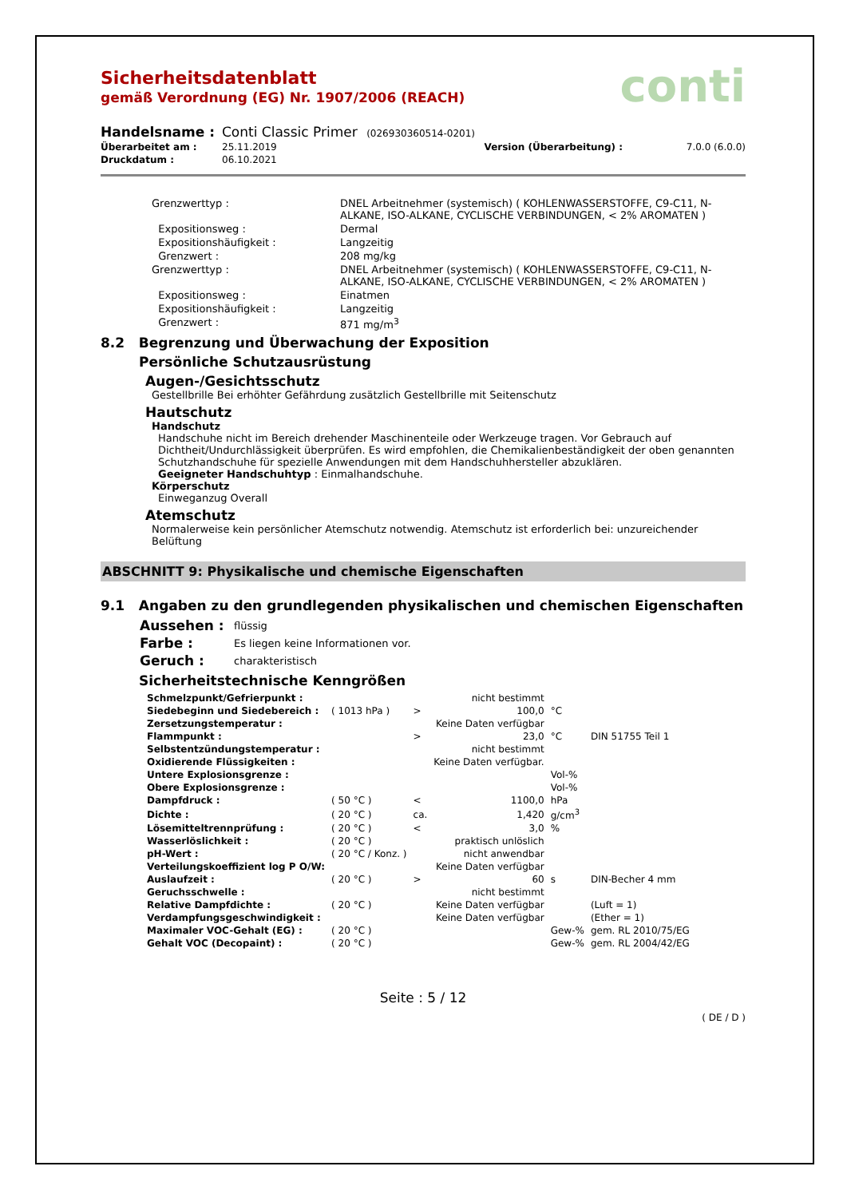conti
Sicherheitsdatenblatt
gemäß Verordnung (EG) Nr. 1907/2006 (REACH)
| Handelsname : | Conti Classic Primer (026930360514-0201) | | |
| Überarbeitet am : | 25.11.2019 | Version (Überarbeitung) : | 7.0.0 (6.0.0) |
| Druckdatum : | 06.10.2021 | | |
| Grenzwerttyp : | DNEL Arbeitnehmer (systemisch) ( KOHLENWASSERSTOFFE, C9-C11, N-ALKANE, ISO-ALKANE, CYCLISCHE VERBINDUNGEN, < 2% AROMATEN ) |
| Expositionsweg : | Dermal |
| Expositionshäufigkeit : | Langzeitig |
| Grenzwert : | 208 mg/kg |
| Grenzwerttyp : | DNEL Arbeitnehmer (systemisch) ( KOHLENWASSERSTOFFE, C9-C11, N-ALKANE, ISO-ALKANE, CYCLISCHE VERBINDUNGEN, < 2% AROMATEN ) |
| Expositionsweg : | Einatmen |
| Expositionshäufigkeit : | Langzeitig |
| Grenzwert : | 871 mg/m<sup>3</sup> |
8.2 Begrenzung und Überwachung der Exposition
Persönliche Schutzausrüstung
Augen-/Gesichtsschutz
Gestellbrille Bei erhöhter Gefährdung zusätzlich Gestellbrille mit Seitenschutz
Hautschutz
Handschutz
Handschuhe nicht im Bereich drehender Maschinenteile oder Werkzeuge tragen. Vor Gebrauch auf Dichtheit/Undurchlässigkeit überprüfen. Es wird empfohlen, die Chemikalienbeständigkeit der oben genannten Schutzhandschuhe für spezielle Anwendungen mit dem Handschuhhersteller abzuklären.
Geeigneter Handschuhtyp : Einmalhandschuhe.
Körperschutz
Einweganzug Overall
Atemschutz
Normalerweise kein persönlicher Atemschutz notwendig. Atemschutz ist erforderlich bei: unzureichender Belüftung
ABSCHNITT 9: Physikalische und chemische Eigenschaften
9.1 Angaben zu den grundlegenden physikalischen und chemischen Eigenschaften
| Aussehen : | flüssig |
| Farbe : | Es liegen keine Informationen vor. |
| Geruch : | charakteristisch |
Sicherheitstechnische Kenngrößen
| Schmelzpunkt/Gefrierpunkt : | | | nicht bestimmt | | |
| Siedebeginn und Siedebereich : | ( 1013 hPa ) | > | 100,0 | °C | |
| Zersetzungstemperatur : | | | Keine Daten verfügbar | | |
| Flammpunkt : | | > | 23,0 | °C | DIN 51755 Teil 1 |
| Selbstentzündungstemperatur : | | | nicht bestimmt | | |
| Oxidierende Flüssigkeiten : | | | Keine Daten verfügbar. | | |
| Untere Explosionsgrenze : | | | | Vol-% | |
| Obere Explosionsgrenze : | | | | Vol-% | |
| Dampfdruck : | ( 50 °C ) | < | 1100,0 | hPa | |
| Dichte : | ( 20 °C ) | ca. | 1,420 | g/cm<sup>3</sup> | |
| Lösemitteltrennprüfung : | ( 20 °C ) | < | 3,0 | % | |
| Wasserlöslichkeit : | ( 20 °C ) | | praktisch unlöslich | | |
| pH-Wert : | ( 20 °C / Konz. ) | | nicht anwendbar | | |
| Verteilungskoeffizient log P O/W: | | | Keine Daten verfügbar | | |
| Auslaufzeit : | ( 20 °C ) | > | 60 | s | DIN-Becher 4 mm |
| Geruchsschwelle : | | | nicht bestimmt | | |
| Relative Dampfdichte : | ( 20 °C ) | | Keine Daten verfügbar | | (Luft = 1) |
| Verdampfungsgeschwindigkeit : | | | Keine Daten verfügbar | | (Ether = 1) |
| Maximaler VOC-Gehalt (EG) : | ( 20 °C ) | | | Gew-% | gem. RL 2010/75/EG |
| Gehalt VOC (Decopaint) : | ( 20 °C ) | | | Gew-% | gem. RL 2004/42/EG |
Seite : 5 / 12
( DE / D )